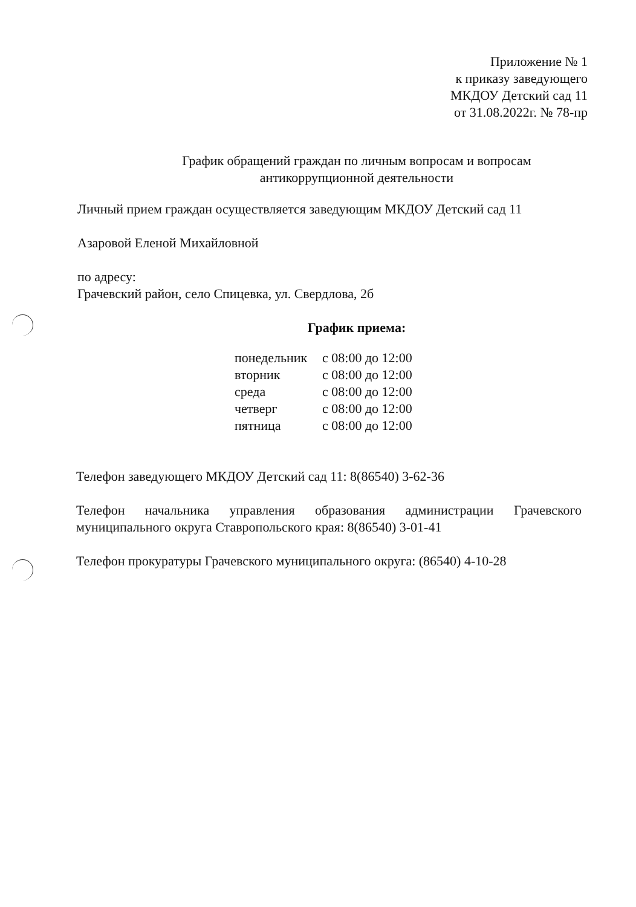Приложение № 1
к приказу заведующего
МКДОУ Детский сад 11
от 31.08.2022г. № 78-пр
График обращений граждан по личным вопросам и вопросам
антикоррупционной деятельности
Личный прием граждан осуществляется заведующим МКДОУ Детский сад 11
Азаровой Еленой Михайловной
по адресу:
Грачевский район, село Спицевка, ул. Свердлова, 2б
График приема:
| понедельник | с 08:00 до 12:00 |
| вторник | с 08:00 до 12:00 |
| среда | с 08:00 до 12:00 |
| четверг | с 08:00 до 12:00 |
| пятница | с 08:00 до 12:00 |
Телефон заведующего МКДОУ Детский сад 11: 8(86540) 3-62-36
Телефон начальника управления образования администрации Грачевского муниципального округа Ставропольского края: 8(86540) 3-01-41
Телефон прокуратуры Грачевского муниципального округа: (86540) 4-10-28